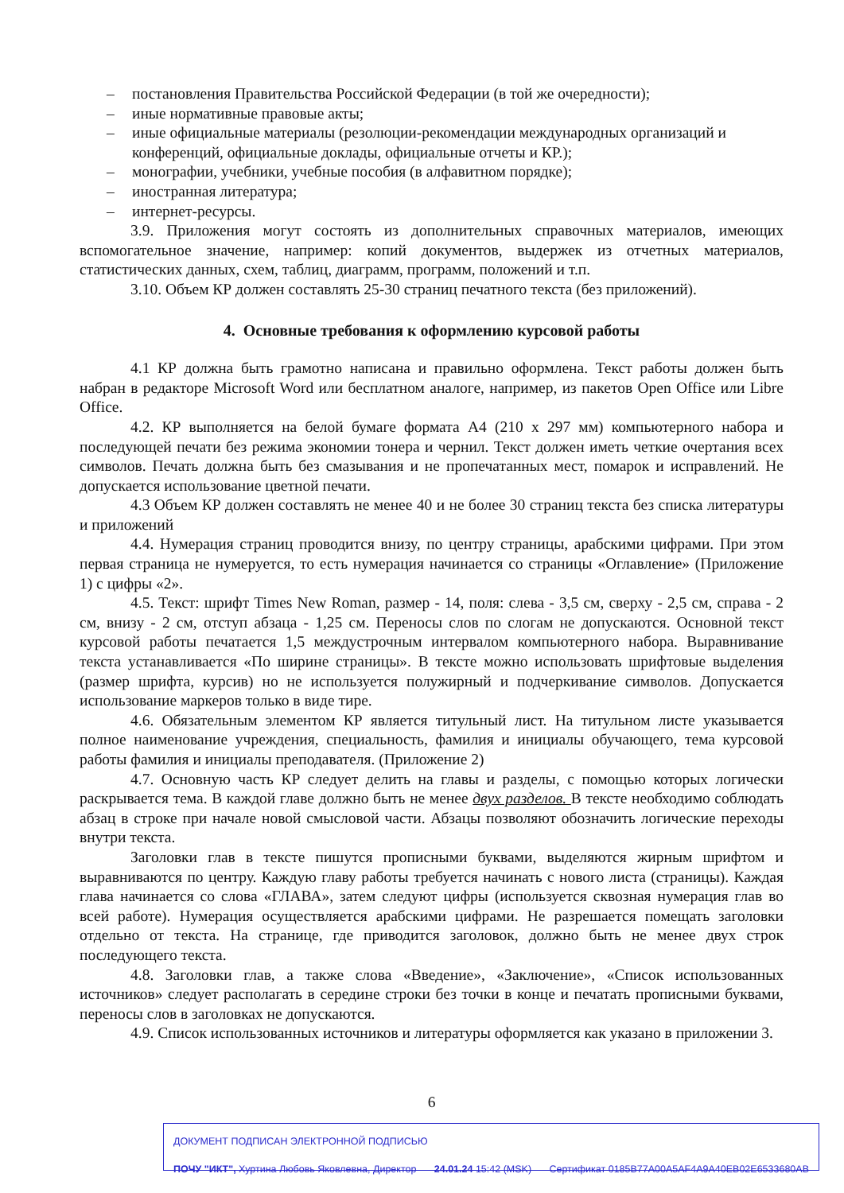– постановления Правительства Российской Федерации (в той же очередности);
– иные нормативные правовые акты;
– иные официальные материалы (резолюции-рекомендации международных организаций и конференций, официальные доклады, официальные отчеты и КР.);
– монографии, учебники, учебные пособия (в алфавитном порядке);
– иностранная литература;
– интернет-ресурсы.
3.9. Приложения могут состоять из дополнительных справочных материалов, имеющих вспомогательное значение, например: копий документов, выдержек из отчетных материалов, статистических данных, схем, таблиц, диаграмм, программ, положений и т.п.
3.10. Объем КР должен составлять 25-30 страниц печатного текста (без приложений).
4. Основные требования к оформлению курсовой работы
4.1 КР должна быть грамотно написана и правильно оформлена. Текст работы должен быть набран в редакторе Microsoft Word или бесплатном аналоге, например, из пакетов Open Office или Libre Office.
4.2. КР выполняется на белой бумаге формата А4 (210 x 297 мм) компьютерного набора и последующей печати без режима экономии тонера и чернил. Текст должен иметь четкие очертания всех символов. Печать должна быть без смазывания и не пропечатанных мест, помарок и исправлений. Не допускается использование цветной печати.
4.3 Объем КР должен составлять не менее 40 и не более 30 страниц текста без списка литературы и приложений
4.4. Нумерация страниц проводится внизу, по центру страницы, арабскими цифрами. При этом первая страница не нумеруется, то есть нумерация начинается со страницы «Оглавление» (Приложение 1) с цифры «2».
4.5. Текст: шрифт Times New Roman, размер - 14, поля: слева - 3,5 см, сверху - 2,5 см, справа - 2 см, внизу - 2 см, отступ абзаца - 1,25 см. Переносы слов по слогам не допускаются. Основной текст курсовой работы печатается 1,5 междустрочным интервалом компьютерного набора. Выравнивание текста устанавливается «По ширине страницы». В тексте можно использовать шрифтовые выделения (размер шрифта, курсив) но не используется полужирный и подчеркивание символов. Допускается использование маркеров только в виде тире.
4.6. Обязательным элементом КР является титульный лист. На титульном листе указывается полное наименование учреждения, специальность, фамилия и инициалы обучающего, тема курсовой работы фамилия и инициалы преподавателя. (Приложение 2)
4.7. Основную часть КР следует делить на главы и разделы, с помощью которых логически раскрывается тема. В каждой главе должно быть не менее двух разделов. В тексте необходимо соблюдать абзац в строке при начале новой смысловой части. Абзацы позволяют обозначить логические переходы внутри текста.
Заголовки глав в тексте пишутся прописными буквами, выделяются жирным шрифтом и выравниваются по центру. Каждую главу работы требуется начинать с нового листа (страницы). Каждая глава начинается со слова «ГЛАВА», затем следуют цифры (используется сквозная нумерация глав во всей работе). Нумерация осуществляется арабскими цифрами. Не разрешается помещать заголовки отдельно от текста. На странице, где приводится заголовок, должно быть не менее двух строк последующего текста.
4.8. Заголовки глав, а также слова «Введение», «Заключение», «Список использованных источников» следует располагать в середине строки без точки в конце и печатать прописными буквами, переносы слов в заголовках не допускаются.
4.9. Список использованных источников и литературы оформляется как указано в приложении 3.
6
ДОКУМЕНТ ПОДПИСАН ЭЛЕКТРОННОЙ ПОДПИСЬЮ
ПОЧУ "ИКТ", Хуртина Любовь Яковлевна, Директор 24.01.24 15:42 (MSK) Сертификат 0185B77A00A5AF4A9A40EB02E6533680AB